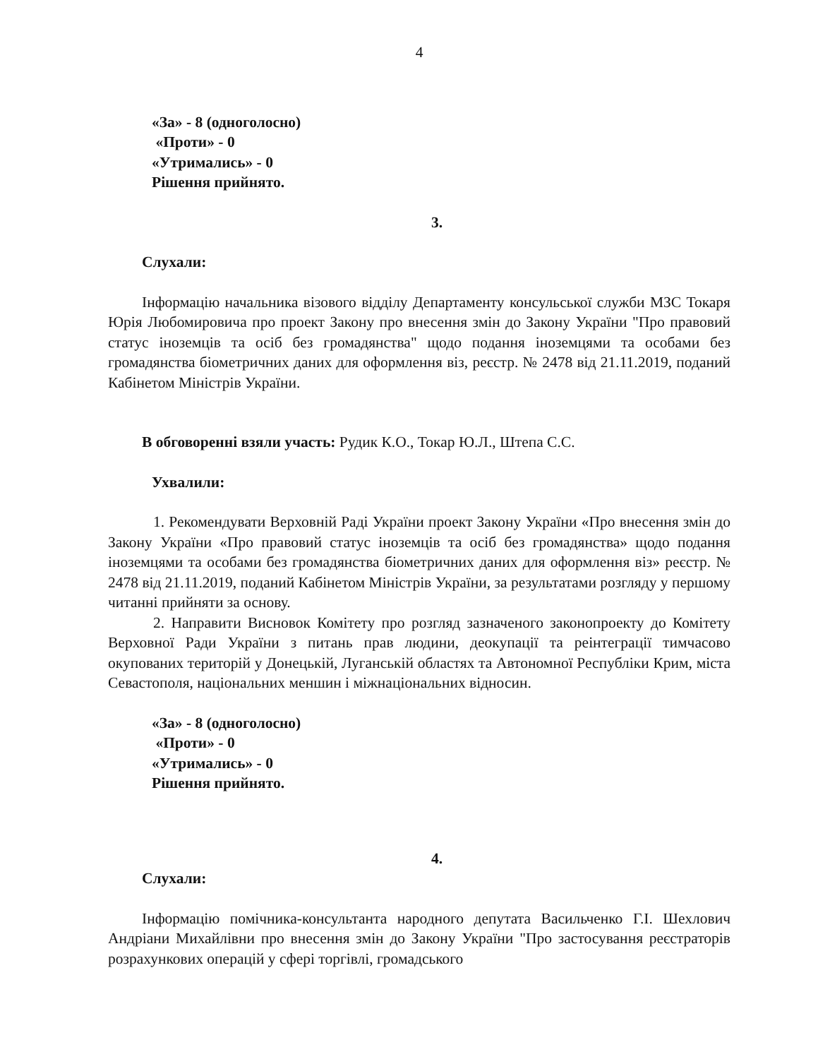4
«За» - 8 (одноголосно)
«Проти» - 0
«Утримались» - 0
Рішення прийнято.
3.
Слухали:
Інформацію начальника візового відділу Департаменту консульської служби МЗС Токаря Юрія Любомировича про проект Закону про внесення змін до Закону України "Про правовий статус іноземців та осіб без громадянства" щодо подання іноземцями та особами без громадянства біометричних даних для оформлення віз, реєстр. № 2478 від 21.11.2019, поданий Кабінетом Міністрів України.
В обговоренні взяли участь: Рудик К.О., Токар Ю.Л., Штепа С.С.
Ухвалили:
1. Рекомендувати Верховній Раді України проект Закону України «Про внесення змін до Закону України «Про правовий статус іноземців та осіб без громадянства» щодо подання іноземцями та особами без громадянства біометричних даних для оформлення віз» реєстр. № 2478 від 21.11.2019, поданий Кабінетом Міністрів України, за результатами розгляду у першому читанні прийняти за основу.
2. Направити Висновок Комітету про розгляд зазначеного законопроекту до Комітету Верховної Ради України з питань прав людини, деокупації та реінтеграції тимчасово окупованих територій у Донецькій, Луганській областях та Автономної Республіки Крим, міста Севастополя, національних меншин і міжнаціональних відносин.
«За» - 8 (одноголосно)
«Проти» - 0
«Утримались» - 0
Рішення прийнято.
4.
Слухали:
Інформацію помічника-консультанта народного депутата Васильченко Г.І. Шехлович Андріани Михайлівни про внесення змін до Закону України "Про застосування реєстраторів розрахункових операцій у сфері торгівлі, громадського